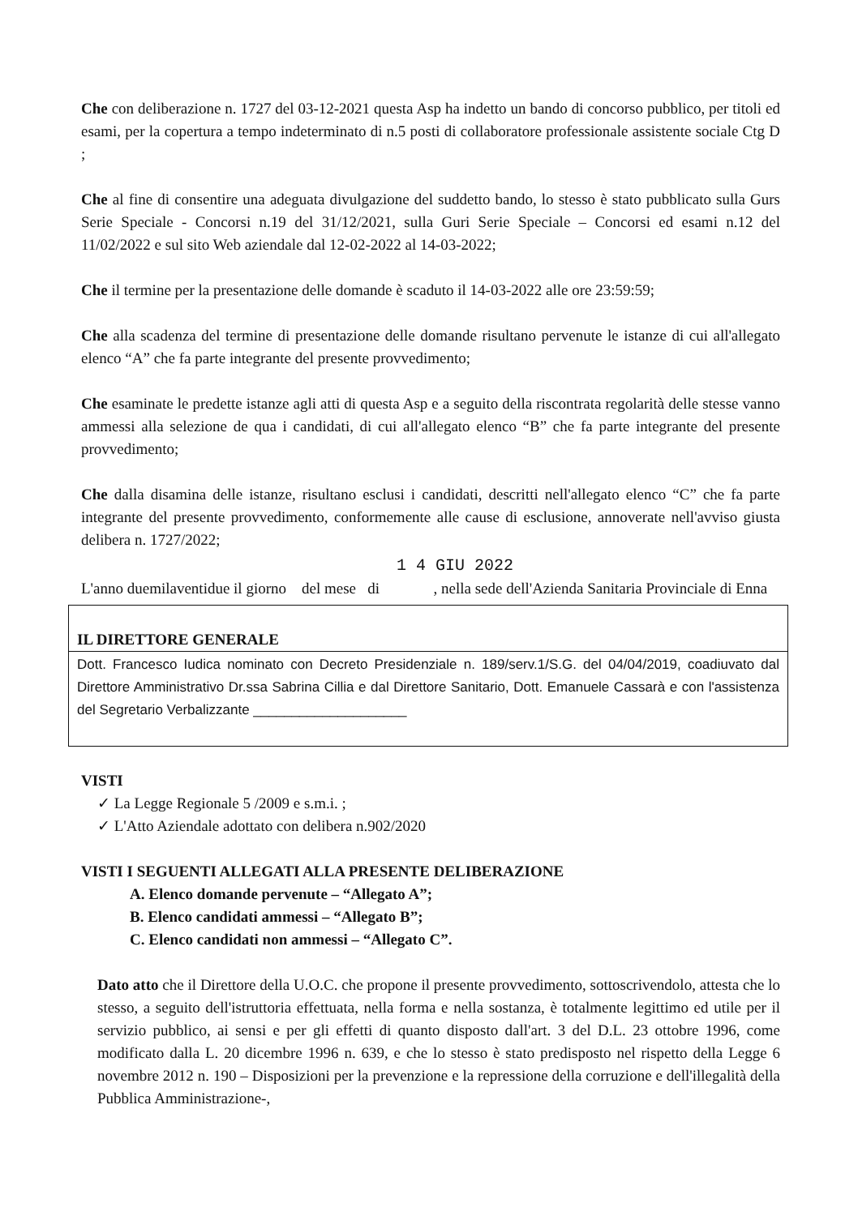Che con deliberazione n. 1727 del 03-12-2021 questa Asp ha indetto un bando di concorso pubblico, per titoli ed esami, per la copertura a tempo indeterminato di n.5 posti di collaboratore professionale assistente sociale Ctg D ;
Che al fine di consentire una adeguata divulgazione del suddetto bando, lo stesso è stato pubblicato sulla Gurs Serie Speciale - Concorsi n.19 del 31/12/2021, sulla Guri Serie Speciale – Concorsi ed esami n.12 del 11/02/2022 e sul sito Web aziendale dal 12-02-2022 al 14-03-2022;
Che il termine per la presentazione delle domande è scaduto il 14-03-2022 alle ore 23:59:59;
Che alla scadenza del termine di presentazione delle domande risultano pervenute le istanze di cui all'allegato elenco “A” che fa parte integrante del presente provvedimento;
Che esaminate le predette istanze agli atti di questa Asp e a seguito della riscontrata regolarità delle stesse vanno ammessi alla selezione de qua i candidati, di cui all'allegato elenco “B” che fa parte integrante del presente provvedimento;
Che dalla disamina delle istanze, risultano esclusi i candidati, descritti nell'allegato elenco “C” che fa parte integrante del presente provvedimento, conformemente alle cause di esclusione, annoverate nell'avviso giusta delibera n. 1727/2022;
1 4 GIU 2022
L'anno duemilaventidue il giorno del mese di , nella sede dell'Azienda Sanitaria Provinciale di Enna
IL DIRETTORE GENERALE
Dott. Francesco Iudica nominato con Decreto Presidenziale n. 189/serv.1/S.G. del 04/04/2019, coadiuvato dal Direttore Amministrativo Dr.ssa Sabrina Cillia e dal Direttore Sanitario, Dott. Emanuele Cassarà e con l'assistenza del Segretario Verbalizzante ____________________
VISTI
✓ La Legge Regionale 5 /2009 e s.m.i. ;
✓ L'Atto Aziendale adottato con delibera n.902/2020
VISTI I SEGUENTI ALLEGATI ALLA PRESENTE DELIBERAZIONE
A. Elenco domande pervenute – “Allegato A”;
B. Elenco candidati ammessi – “Allegato B”;
C. Elenco candidati non ammessi – “Allegato C”.
Dato atto che il Direttore della U.O.C. che propone il presente provvedimento, sottoscrivendolo, attesta che lo stesso, a seguito dell'istruttoria effettuata, nella forma e nella sostanza, è totalmente legittimo ed utile per il servizio pubblico, ai sensi e per gli effetti di quanto disposto dall'art. 3 del D.L. 23 ottobre 1996, come modificato dalla L. 20 dicembre 1996 n. 639, e che lo stesso è stato predisposto nel rispetto della Legge 6 novembre 2012 n. 190 – Disposizioni per la prevenzione e la repressione della corruzione e dell'illegalità della Pubblica Amministrazione-,